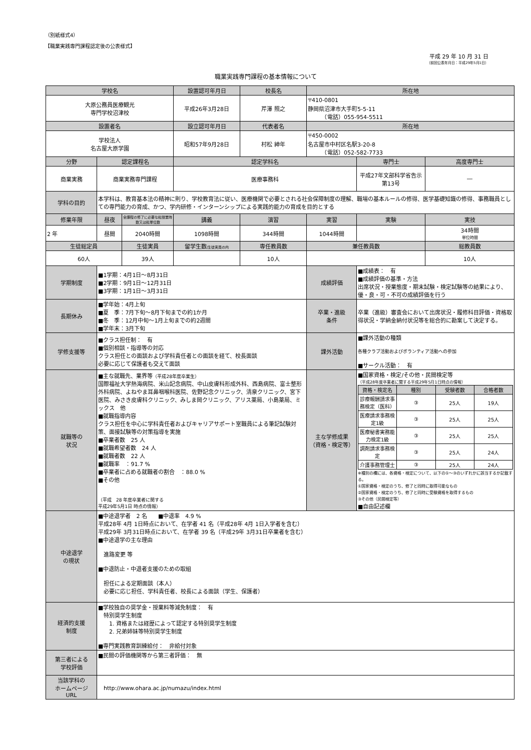（別紙様式4）
【職業実践専門課程認定後の公表様式】
平成 29 年 10 月 31 日
（前回公表年月日：平成29年5月1日）
職業実践専門課程の基本情報について
| 学校名 | | | 設置認可年月日 | 校長名 | 所在地 | | |
| --- | --- | --- | --- | --- | --- | --- | --- |
| 大原公務員医療観光 専門学校沼津校 | | | 平成26年3月28日 | 芹澤 照之 | 〒410-0801 静岡県沼津市大手町5-5-11 （電話）055-954-5511 | | |
| 設置者名 | | | 設立認可年月日 | 代表者名 | 所在地 | | |
| 学校法人 名古屋大原学園 | | | 昭和57年9月28日 | 村松 紳年 | 〒450-0002 名古屋市中村区名駅3-20-8 （電話）052-582-7733 | | |
| 分野 | 認定課程名 | | 認定学科名 | | | 専門士 | 高度専門士 |
| 商業実務 | 商業実務専門課程 | | 医療事務科 | | | 平成27年文部科学省告示 第13号 | ― |
| 学科の目的 | 本学科は、教育基本法の精神に則り、学校教育法に従い、医療機関で必要とされる社会保障制度の理解、職場の基本ルールの修得、医学基礎知識の修得、事務職員としての専門能力の育成、かつ、学内研修・インターンシップによる実践的能力の育成を目的とする | | | | | | |
| 修業年限 | 昼夜 | 全課程の修了に必要な総授業時数又は総単位数 | 講義 | 演習 | 実習 | 実験 | 実技 |
| 2 年 | 昼間 | 2040時間 | 1098時間 | 344時間 | 1044時間 | | 34時間 単位時間 |
| 生徒総定員 | | 生徒実員 | 留学生数 (生徒実員の内 | 専任教員数 | 兼任教員数 | | 総教員数 |
| 60人 | | 39人 | | 10人 | | | 10人 |
| 学期制度 | ■1学期：4月1日～8月31日 ■2学期：9月1日～12月31日 ■3学期：1月1日～3月31日 | | | | 成績評価 | ■成績表： 有 ■成績評価の基準・方法 出席状況・授業態度・期末試験・検定試験等の結果により、優・良・可・不可の成績評価を行う | |
| 長期休み | ■学年始：4月上旬 ■夏 季：7月下旬～8月下旬までの約1か月 ■冬 季：12月中旬～1月上旬までの約2週間 ■学年末：3月下旬 | | | | 卒業・進級 条件 | 卒業（進級）審査会において出席状況・履修科目評価・資格取得状況・学納金納付状況等を総合的に勘案して決定する。 | |
| 学修支援等 | ■クラス担任制： 有 ■個別相談・指導等の対応 クラス担任との面談および学科責任者との面談を経て、校長面談 必要に応じて保護者も交えて面談 | | | | 課外活動 | ■課外活動の種類 各種クラブ活動およびボランティア活動への参加 ■サークル活動： 有 | |
| 就職等の 状況 | ■主な就職先、業界等 （平成28年度卒業生） 国際福祉大学熱海病院、米山記念病院、中山皮膚科形成外科、西島病院、富士整形外科病院、よねやま耳鼻咽喉科医院、佐野記念クリニック、清泉クリニック、宮下医院、みさき皮膚科クリニック、みしま岡クリニック、アリス薬局、小島薬局、ミックス 他 ■就職指導内容 クラス担任を中心に学科責任者およびキャリアサポート室職員による筆記試験対策、面接試験等の対策指導を実施 ■卒業者数 25 人 ■就職希望者数 24 人 ■就職者数 22 人 ■就職率 ：91.7 % ■卒業者に占める就職者の割合 ：88.0 % ■その他 （平成 28 年度卒業者に関する 平成29年5月1日 時点の情報） | | | | 主な学修成果 （資格・検定等） | ■国家資格・検定/その他・民間検定等 （平成28年度卒業者に関する平成29年5月1日時点の情報） / 資格・検定名 / 種別 / 受験者数 / 合格者数 / / --- / --- / --- / --- / / 診療報酬請求事務検定（医科） / ③ / 25人 / 19人 / / 医療請求事務検定1級 / ③ / 25人 / 25人 / / 医療秘書実務能力検定1級 / ③ / 25人 / 25人 / / 調剤請求事務検定 / ③ / 25人 / 24人 / / 介護事務管理士 / ③ / 25人 / 24人 / ※種別の欄には、各資格・検定について、以下の①～③のいずれかに該当するか記載する。 ①国家資格・検定のうち、修了と同時に取得可能なもの ②国家資格・検定のうち、修了と同時に受験資格を取得するもの ③その他（民間検定等） ■自由記述欄 | |
| 中途退学 の現状 | ■中途退学者 2 名 ■中退率 4.9 % 平成28年 4月 1日時点において、在学者 41 名（平成28年 4月 1日入学者を含む） 平成29年 3月31日時点において、在学者 39 名（平成29年 3月31日卒業者を含む） ■中途退学の主な理由 進路変更 等 ■中退防止・中退者支援のための取組 担任による定期面談（本人） 必要に応じ担任、学科責任者、校長による面談（学生、保護者） | | | | | | |
| 経済的支援 制度 | ■学校独自の奨学金・授業料等減免制度： 有 特別奨学生制度 1. 資格または経歴によって認定する特別奨学生制度 2. 兄弟姉妹等特別奨学生制度 ■専門実践教育訓練給付： 非給付対象 | | | | | | |
| 第三者による 学校評価 | ■民間の評価機関等から第三者評価： 無 | | | | | | |
| 当該学科の ホームページ URL | http://www.ohara.ac.jp/numazu/index.html | | | | | | |